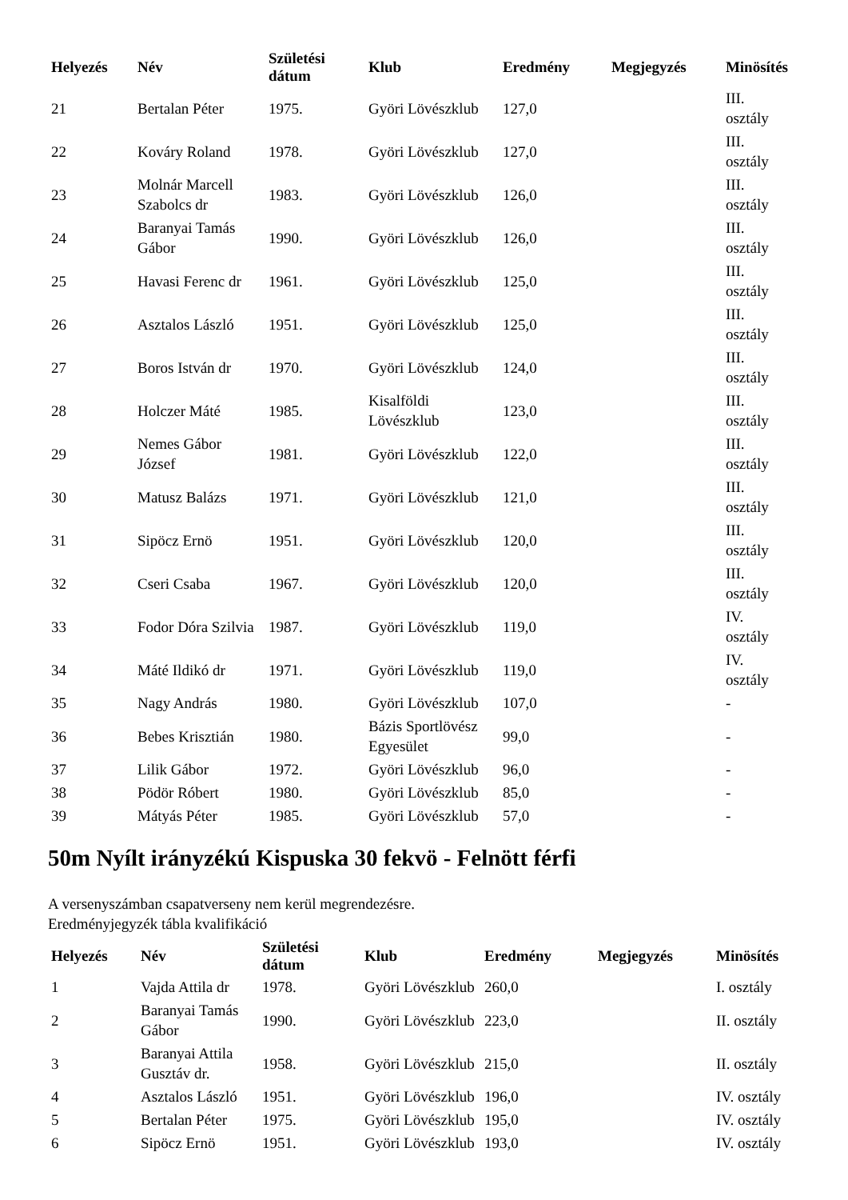| Helyezés | Név | Születési dátum | Klub | Eredmény | Megjegyzés | Minösítés |
| --- | --- | --- | --- | --- | --- | --- |
| 21 | Bertalan Péter | 1975. | Györi Lövészklub | 127,0 | | III. osztály |
| 22 | Kováry Roland | 1978. | Györi Lövészklub | 127,0 | | III. osztály |
| 23 | Molnár Marcell Szabolcs dr | 1983. | Györi Lövészklub | 126,0 | | III. osztály |
| 24 | Baranyai Tamás Gábor | 1990. | Györi Lövészklub | 126,0 | | III. osztály |
| 25 | Havasi Ferenc dr | 1961. | Györi Lövészklub | 125,0 | | III. osztály |
| 26 | Asztalos László | 1951. | Györi Lövészklub | 125,0 | | III. osztály |
| 27 | Boros István dr | 1970. | Györi Lövészklub | 124,0 | | III. osztály |
| 28 | Holczer Máté | 1985. | Kisalföldi Lövészklub | 123,0 | | III. osztály |
| 29 | Nemes Gábor József | 1981. | Györi Lövészklub | 122,0 | | III. osztály |
| 30 | Matusz Balázs | 1971. | Györi Lövészklub | 121,0 | | III. osztály |
| 31 | Sipöcz Ernö | 1951. | Györi Lövészklub | 120,0 | | III. osztály |
| 32 | Cseri Csaba | 1967. | Györi Lövészklub | 120,0 | | III. osztály |
| 33 | Fodor Dóra Szilvia | 1987. | Györi Lövészklub | 119,0 | | IV. osztály |
| 34 | Máté Ildikó dr | 1971. | Györi Lövészklub | 119,0 | | IV. osztály |
| 35 | Nagy András | 1980. | Györi Lövészklub | 107,0 | | - |
| 36 | Bebes Krisztián | 1980. | Bázis Sportlövész Egyesület | 99,0 | | - |
| 37 | Lilik Gábor | 1972. | Györi Lövészklub | 96,0 | | - |
| 38 | Pödör Róbert | 1980. | Györi Lövészklub | 85,0 | | - |
| 39 | Mátyás Péter | 1985. | Györi Lövészklub | 57,0 | | - |
50m Nyílt irányzékú Kispuska 30 fekvö - Felnött férfi
A versenyszámban csapatverseny nem kerül megrendezésre.
Eredményjegyzék tábla kvalifikáció
| Helyezés | Név | Születési dátum | Klub | Eredmény | Megjegyzés | Minösítés |
| --- | --- | --- | --- | --- | --- | --- |
| 1 | Vajda Attila dr | 1978. | Györi Lövészklub | 260,0 | | I. osztály |
| 2 | Baranyai Tamás Gábor | 1990. | Györi Lövészklub | 223,0 | | II. osztály |
| 3 | Baranyai Attila Gusztáv dr. | 1958. | Györi Lövészklub | 215,0 | | II. osztály |
| 4 | Asztalos László | 1951. | Györi Lövészklub | 196,0 | | IV. osztály |
| 5 | Bertalan Péter | 1975. | Györi Lövészklub | 195,0 | | IV. osztály |
| 6 | Sipöcz Ernö | 1951. | Györi Lövészklub | 193,0 | | IV. osztály |